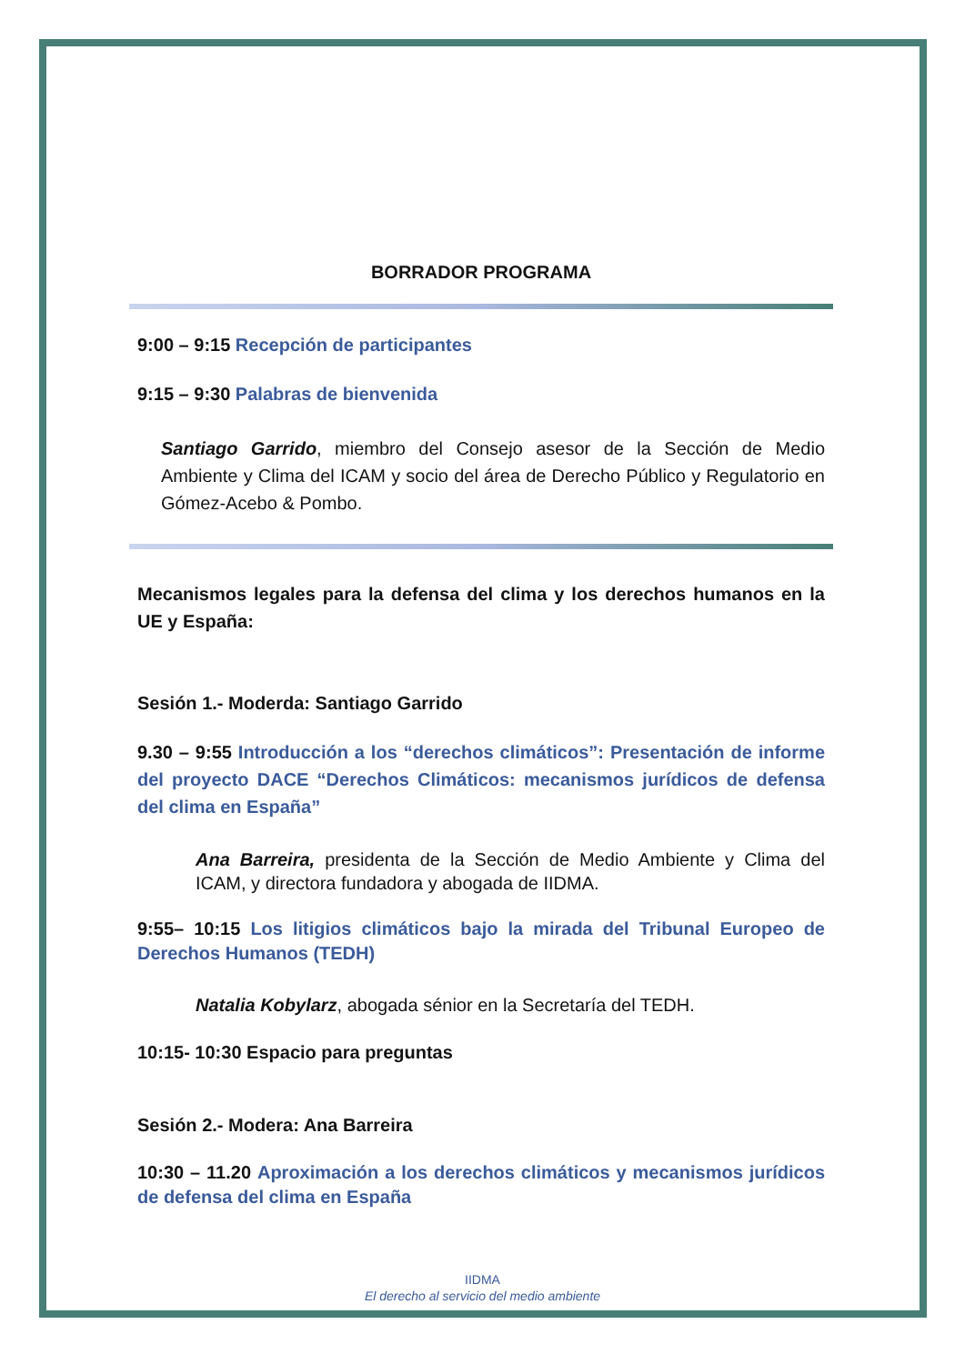BORRADOR PROGRAMA
9:00 – 9:15 Recepción de participantes
9:15 – 9:30 Palabras de bienvenida
Santiago Garrido, miembro del Consejo asesor de la Sección de Medio Ambiente y Clima del ICAM y socio del área de Derecho Público y Regulatorio en Gómez-Acebo & Pombo.
Mecanismos legales para la defensa del clima y los derechos humanos en la UE y España:
Sesión 1.- Moderda: Santiago Garrido
9.30 – 9:55 Introducción a los “derechos climáticos”: Presentación de informe del proyecto DACE “Derechos Climáticos: mecanismos jurídicos de defensa del clima en España”
Ana Barreira, presidenta de la Sección de Medio Ambiente y Clima del ICAM, y directora fundadora y abogada de IIDMA.
9:55– 10:15 Los litigios climáticos bajo la mirada del Tribunal Europeo de Derechos Humanos (TEDH)
Natalia Kobylarz, abogada sénior en la Secretaría del TEDH.
10:15- 10:30 Espacio para preguntas
Sesión 2.- Modera: Ana Barreira
10:30 – 11.20 Aproximación a los derechos climáticos y mecanismos jurídicos de defensa del clima en España
IIDMA
El derecho al servicio del medio ambiente